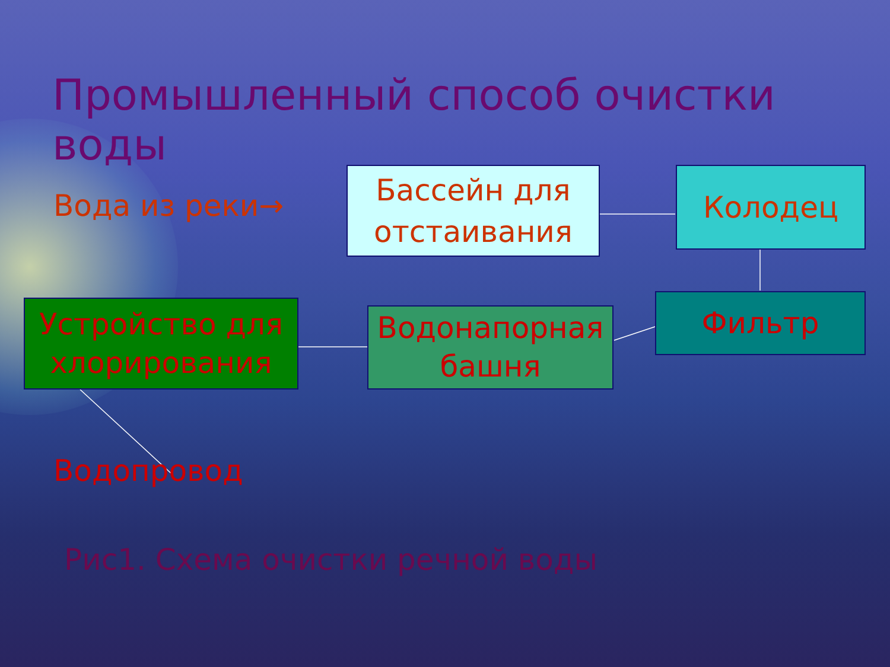Промышленный способ очистки воды
Вода из реки→
Бассейн для отстаивания
Колодец
Фильтр
Водонапорная башня
Устройство для хлорирования
Водопровод
Рис1. Схема очистки речной воды